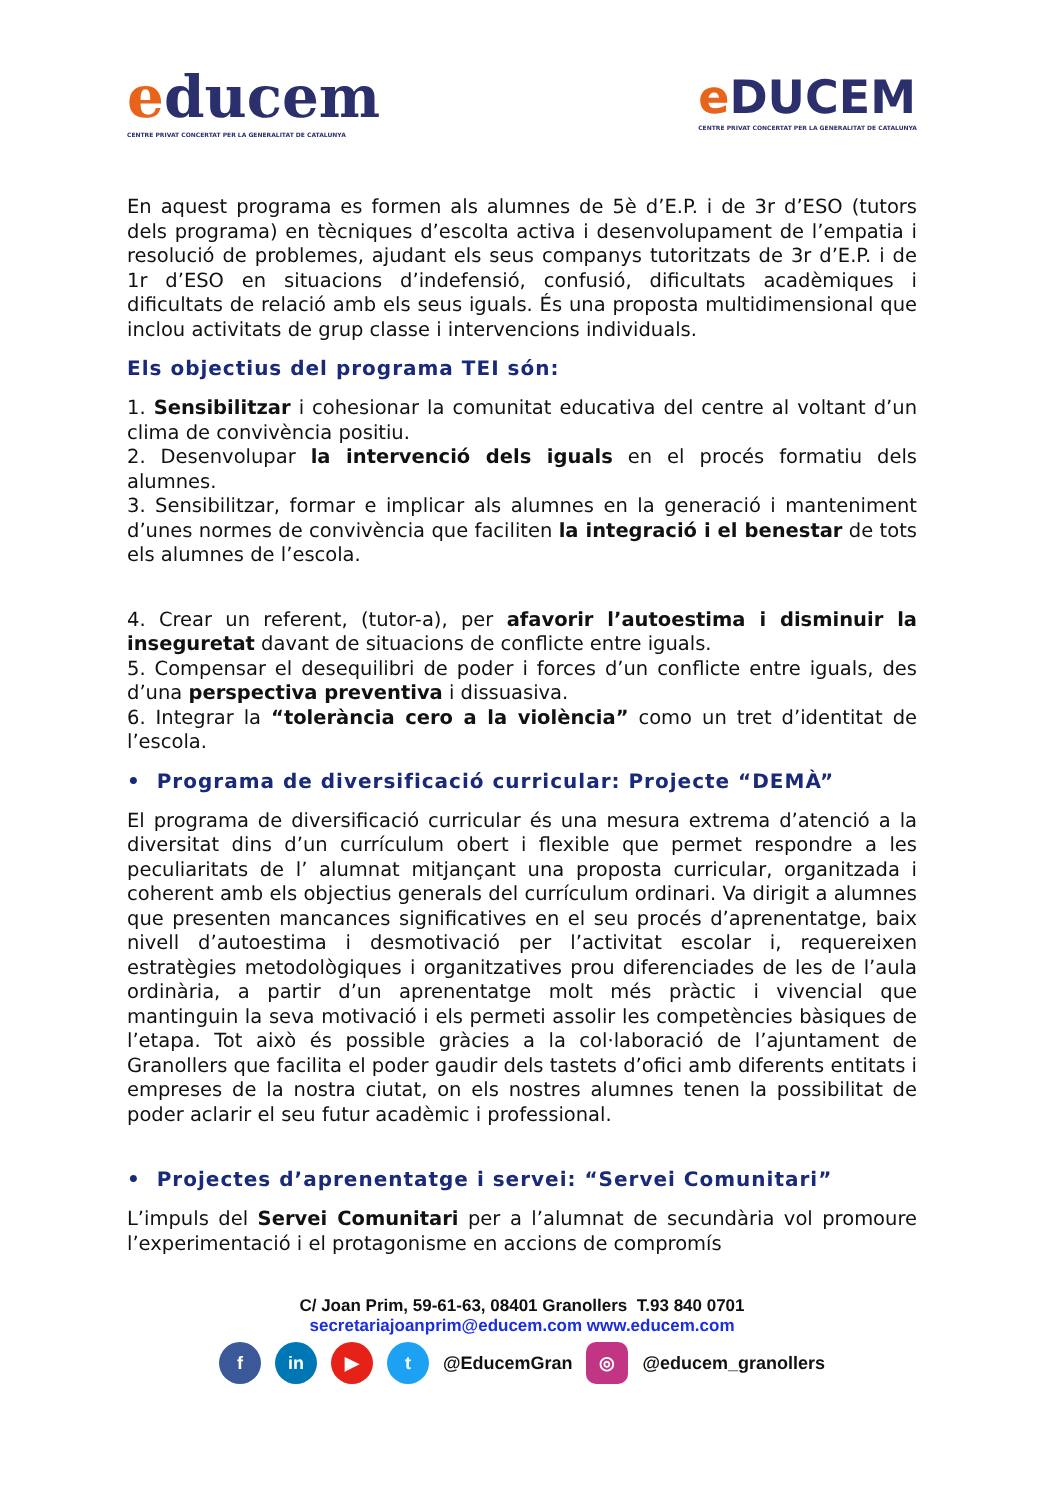educem
CENTRE PRIVAT CONCERTAT PER LA GENERALITAT DE CATALUNYA
e DUCEM
CENTRE PRIVAT CONCERTAT PER LA GENERALITAT DE CATALUNYA
En aquest programa es formen als alumnes de 5è d’E.P. i de 3r d’ESO (tutors dels programa) en tècniques d’escolta activa i desenvolupament de l’empatia i resolució de problemes, ajudant els seus companys tutoritzats de 3r d’E.P. i de 1r d’ESO en situacions d’indefensió, confusió, dificultats acadèmiques i dificultats de relació amb els seus iguals. És una proposta multidimensional que inclou activitats de grup classe i intervencions individuals.
Els objectius del programa TEI són:
1. Sensibilitzar i cohesionar la comunitat educativa del centre al voltant d’un clima de convivència positiu.
2. Desenvolupar la intervenció dels iguals en el procés formatiu dels alumnes.
3. Sensibilitzar, formar e implicar als alumnes en la generació i manteniment d’unes normes de convivència que faciliten la integració i el benestar de tots els alumnes de l’escola.
4. Crear un referent, (tutor-a), per afavorir l’autoestima i disminuir la inseguretat davant de situacions de conflicte entre iguals.
5. Compensar el desequilibri de poder i forces d’un conflicte entre iguals, des d’una perspectiva preventiva i dissuasiva.
6. Integrar la “tolerància cero a la violència” como un tret d’identitat de l’escola.
• Programa de diversificació curricular: Projecte “DEMÀ”
El programa de diversificació curricular és una mesura extrema d’atenció a la diversitat dins d’un currículum obert i flexible que permet respondre a les peculiaritats de l’ alumnat mitjançant una proposta curricular, organitzada i coherent amb els objectius generals del currículum ordinari. Va dirigit a alumnes que presenten mancances significatives en el seu procés d’aprenentatge, baix nivell d’autoestima i desmotivació per l’activitat escolar i, requereixen estratègies metodològiques i organitzatives prou diferenciades de les de l’aula ordinària, a partir d’un aprenentatge molt més pràctic i vivencial que mantinguin la seva motivació i els permeti assolir les competències bàsiques de l’etapa. Tot això és possible gràcies a la col·laboració de l’ajuntament de Granollers que facilita el poder gaudir dels tastets d’ofici amb diferents entitats i empreses de la nostra ciutat, on els nostres alumnes tenen la possibilitat de poder aclarir el seu futur acadèmic i professional.
• Projectes d’aprenentatge i servei: “Servei Comunitari”
L’impuls del Servei Comunitari per a l’alumnat de secundària vol promoure l’experimentació i el protagonisme en accions de compromís
C/ Joan Prim, 59-61-63, 08401 Granollers T.93 840 0701
secretariajoanprim@educem.com www.educem.com
f in ▶ t @EducemGran ◎ @educem_granollers